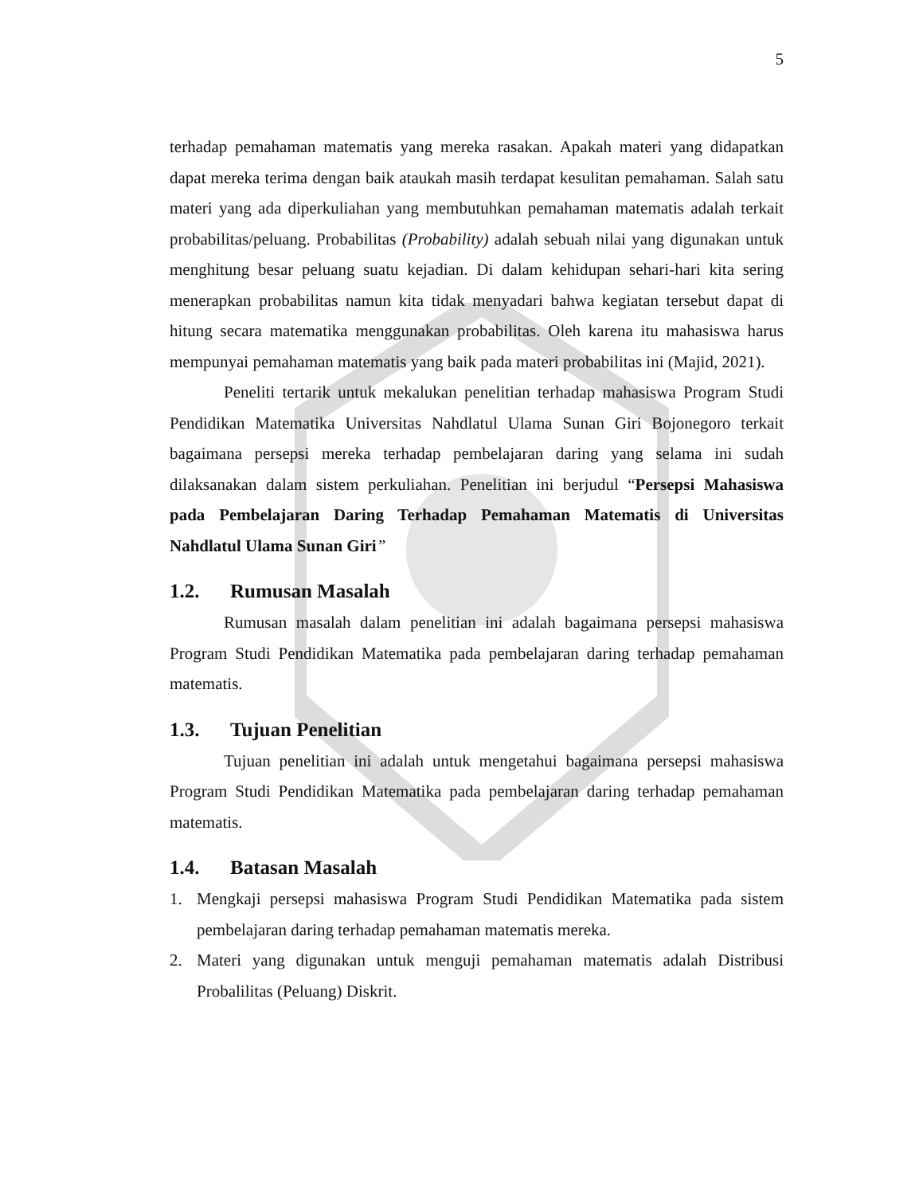5
terhadap pemahaman matematis yang mereka rasakan. Apakah materi yang didapatkan dapat mereka terima dengan baik ataukah masih terdapat kesulitan pemahaman. Salah satu materi yang ada diperkuliahan yang membutuhkan pemahaman matematis adalah terkait probabilitas/peluang. Probabilitas (Probability) adalah sebuah nilai yang digunakan untuk menghitung besar peluang suatu kejadian. Di dalam kehidupan sehari-hari kita sering menerapkan probabilitas namun kita tidak menyadari bahwa kegiatan tersebut dapat di hitung secara matematika menggunakan probabilitas. Oleh karena itu mahasiswa harus mempunyai pemahaman matematis yang baik pada materi probabilitas ini (Majid, 2021).
Peneliti tertarik untuk mekalukan penelitian terhadap mahasiswa Program Studi Pendidikan Matematika Universitas Nahdlatul Ulama Sunan Giri Bojonegoro terkait bagaimana persepsi mereka terhadap pembelajaran daring yang selama ini sudah dilaksanakan dalam sistem perkuliahan. Penelitian ini berjudul “Persepsi Mahasiswa pada Pembelajaran Daring Terhadap Pemahaman Matematis di Universitas Nahdlatul Ulama Sunan Giri”
1.2. Rumusan Masalah
Rumusan masalah dalam penelitian ini adalah bagaimana persepsi mahasiswa Program Studi Pendidikan Matematika pada pembelajaran daring terhadap pemahaman matematis.
1.3. Tujuan Penelitian
Tujuan penelitian ini adalah untuk mengetahui bagaimana persepsi mahasiswa Program Studi Pendidikan Matematika pada pembelajaran daring terhadap pemahaman matematis.
1.4. Batasan Masalah
1. Mengkaji persepsi mahasiswa Program Studi Pendidikan Matematika pada sistem pembelajaran daring terhadap pemahaman matematis mereka.
2. Materi yang digunakan untuk menguji pemahaman matematis adalah Distribusi Probalilitas (Peluang) Diskrit.